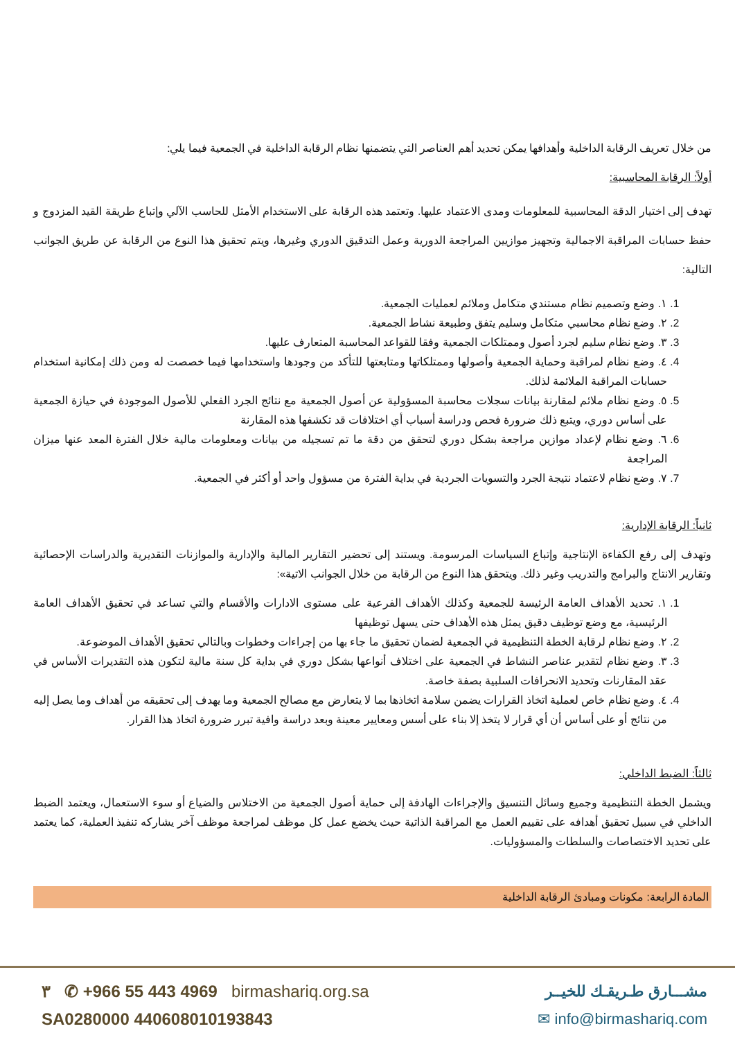من خلال تعريف الرقابة الداخلية وأهدافها يمكن تحديد أهم العناصر التي يتضمنها نظام الرقابة الداخلية في الجمعية فيما يلي:
أولاً: الرقابة المحاسبية:
تهدف إلى اختيار الدقة المحاسبية للمعلومات ومدى الاعتماد عليها. وتعتمد هذه الرقابة على الاستخدام الأمثل للحاسب الآلي وإتباع طريقة القيد المزدوج و حفظ حسابات المراقبة الاجمالية وتجهيز موازيين المراجعة الدورية وعمل التدقيق الدوري وغيرها، ويتم تحقيق هذا النوع من الرقابة عن طريق الجوانب التالية:
1. ١. وضع وتصميم نظام مستندي متكامل وملائم لعمليات الجمعية.
2. ٢. وضع نظام محاسبي متكامل وسليم يتفق وطبيعة نشاط الجمعية.
3. ٣. وضع نظام سليم لجرد أصول وممتلكات الجمعية وفقا للقواعد المحاسبة المتعارف عليها.
4. ٤. وضع نظام لمراقبة وحماية الجمعية وأصولها وممتلكاتها ومتابعتها للتأكد من وجودها واستخدامها فيما خصصت له ومن ذلك إمكانية استخدام حسابات المراقبة الملائمة لذلك.
5. ٥. وضع نظام ملائم لمقارنة بيانات سجلات محاسبة المسؤولية عن أصول الجمعية مع نتائج الجرد الفعلي للأصول الموجودة في حيازة الجمعية على أساس دوري، ويتبع ذلك ضرورة فحص ودراسة أسباب أي اختلافات قد تكشفها هذه المقارنة
6. ٦. وضع نظام لإعداد موازين مراجعة بشكل دوري لتحقق من دقة ما تم تسجيله من بيانات ومعلومات مالية خلال الفترة المعد عنها ميزان المراجعة
7. ٧. وضع نظام لاعتماد نتيجة الجرد والتسويات الجردية في بداية الفترة من مسؤول واحد أو أكثر في الجمعية.
ثانياً: الرقابة الإدارية:
وتهدف إلى رفع الكفاءة الإنتاجية وإتباع السياسات المرسومة. ويستند إلى تحضير التقارير المالية والإدارية والموازنات التقديرية والدراسات الإحصائية وتقارير الانتاج والبرامج والتدريب وغير ذلك. ويتحقق هذا النوع من الرقابة من خلال الجوانب الاتية»:
1. ١. تحديد الأهداف العامة الرئيسة للجمعية وكذلك الأهداف الفرعية على مستوى الادارات والأقسام والتي تساعد في تحقيق الأهداف العامة الرئيسية، مع وضع توظيف دقيق يمثل هذه الأهداف حتى يسهل توظيفها
2. ٢. وضع نظام لرقابة الخطة التنظيمية في الجمعية لضمان تحقيق ما جاء بها من إجراءات وخطوات وبالتالي تحقيق الأهداف الموضوعة.
3. ٣. وضع نظام لتقدير عناصر النشاط في الجمعية على اختلاف أنواعها بشكل دوري في بداية كل سنة مالية لتكون هذه التقديرات الأساس في عقد المقارنات وتحديد الانحرافات السلبية بصفة خاصة.
4. ٤. وضع نظام خاص لعملية اتخاذ القرارات يضمن سلامة اتخاذها بما لا يتعارض مع مصالح الجمعية وما يهدف إلى تحقيقه من أهداف وما يصل إليه من نتائج أو على أساس أن أي قرار لا يتخذ إلا بناء على أسس ومعايير معينة وبعد دراسة وافية تبرر ضرورة اتخاذ هذا القرار.
ثالثاً: الضبط الداخلي:
ويشمل الخطة التنظيمية وجميع وسائل التنسيق والإجراءات الهادفة إلى حماية أصول الجمعية من الاختلاس والضياع أو سوء الاستعمال، ويعتمد الضبط الداخلي في سبيل تحقيق أهدافه على تقييم العمل مع المراقبة الذاتية حيث يخضع عمل كل موظف لمراجعة موظف آخر يشاركه تنفيذ العملية، كما يعتمد على تحديد الاختصاصات والسلطات والمسؤوليات.
المادة الرابعة: مكونات ومبادئ الرقابة الداخلية
٣ ✆ +966 55 443 4969 birmashariq.org.sa
SA0280000 440608010193843
مشـــارق طـريقـك للخيــر
✉ info@birmashariq.com